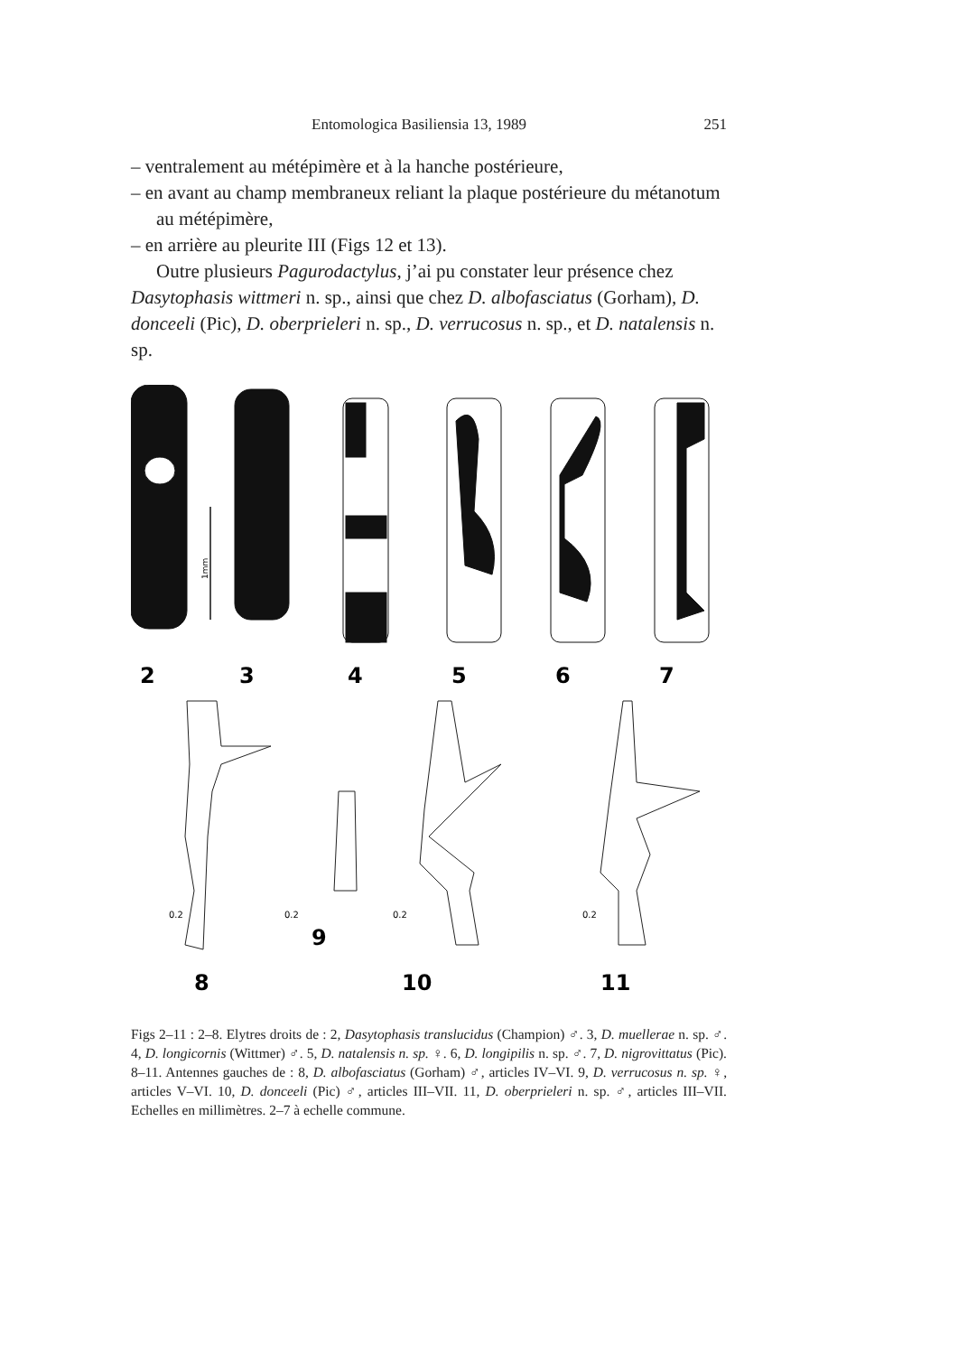Entomologica Basiliensia 13, 1989 251
– ventralement au métépimère et à la hanche postérieure,
– en avant au champ membraneux reliant la plaque postérieure du métanotum au métépimère,
– en arrière au pleurite III (Figs 12 et 13).
Outre plusieurs Pagurodactylus, j’ai pu constater leur présence chez Dasytophasis wittmeri n. sp., ainsi que chez D. albofasciatus (Gorham), D. donceeli (Pic), D. oberprieleri n. sp., D. verrucosus n. sp., et D. natalensis n. sp.
1mm
2
3
4
5
6
7
8
9
10
11
0.2
0.2
0.2
0.2
Figs 2–11 : 2–8. Elytres droits de : 2, Dasytophasis translucidus (Champion) ♂. 3, D. muellerae n. sp. ♂. 4, D. longicornis (Wittmer) ♂. 5, D. natalensis n. sp. ♀. 6, D. longipilis n. sp. ♂. 7, D. nigrovittatus (Pic). 8–11. Antennes gauches de : 8, D. albofasciatus (Gorham) ♂, articles IV–VI. 9, D. verrucosus n. sp. ♀, articles V–VI. 10, D. donceeli (Pic) ♂, articles III–VII. 11, D. oberprieleri n. sp. ♂, articles III–VII. Echelles en millimètres. 2–7 à echelle commune.